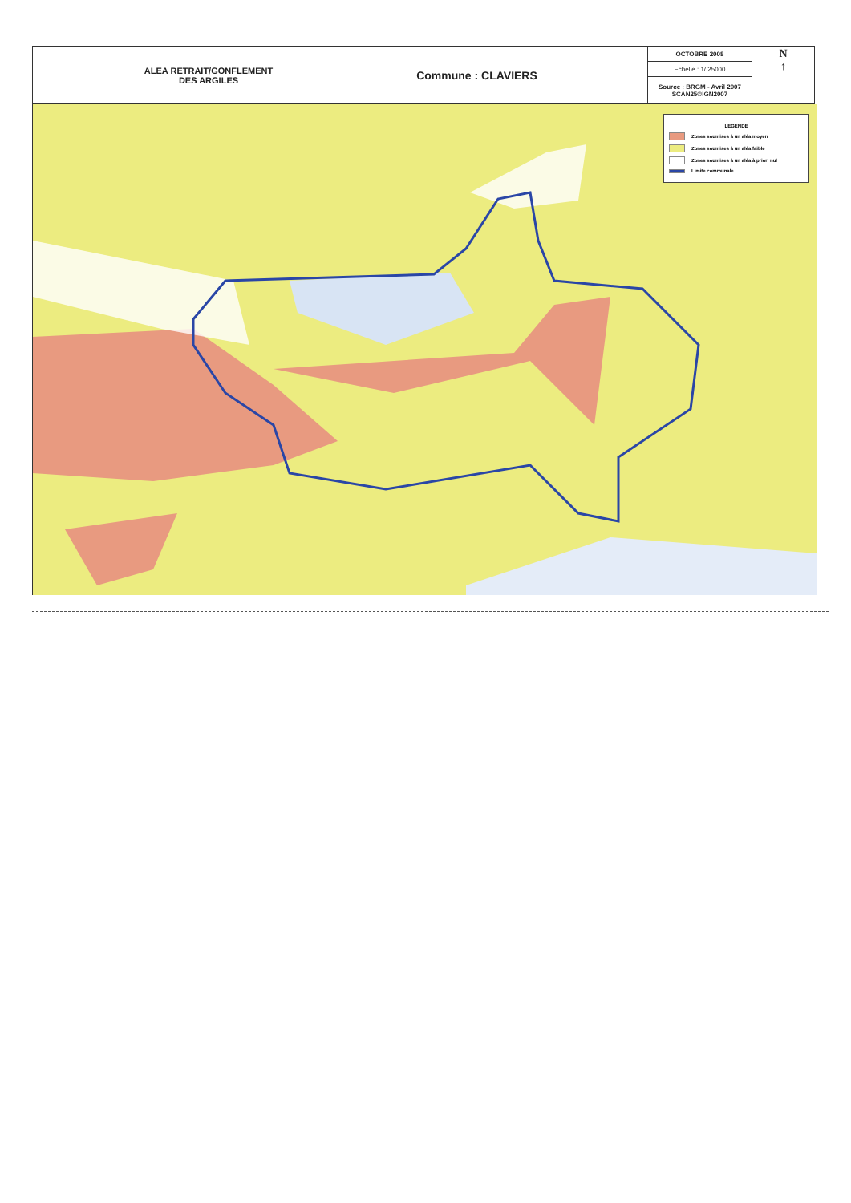| | ALEA RETRAIT/GONFLEMENT DES ARGILES | Commune : CLAVIERS | OCTOBRE 2008 | N ↑ |
| | | | Echelle : 1/ 25000 | |
| | | | Source : BRGM - Avril 2007 SCAN25©IGN2007 | |
LEGENDE
Zones soumises à un aléa moyen
Zones soumises à un aléa faible
Zones soumises à un aléa à priori nul
Limite communale